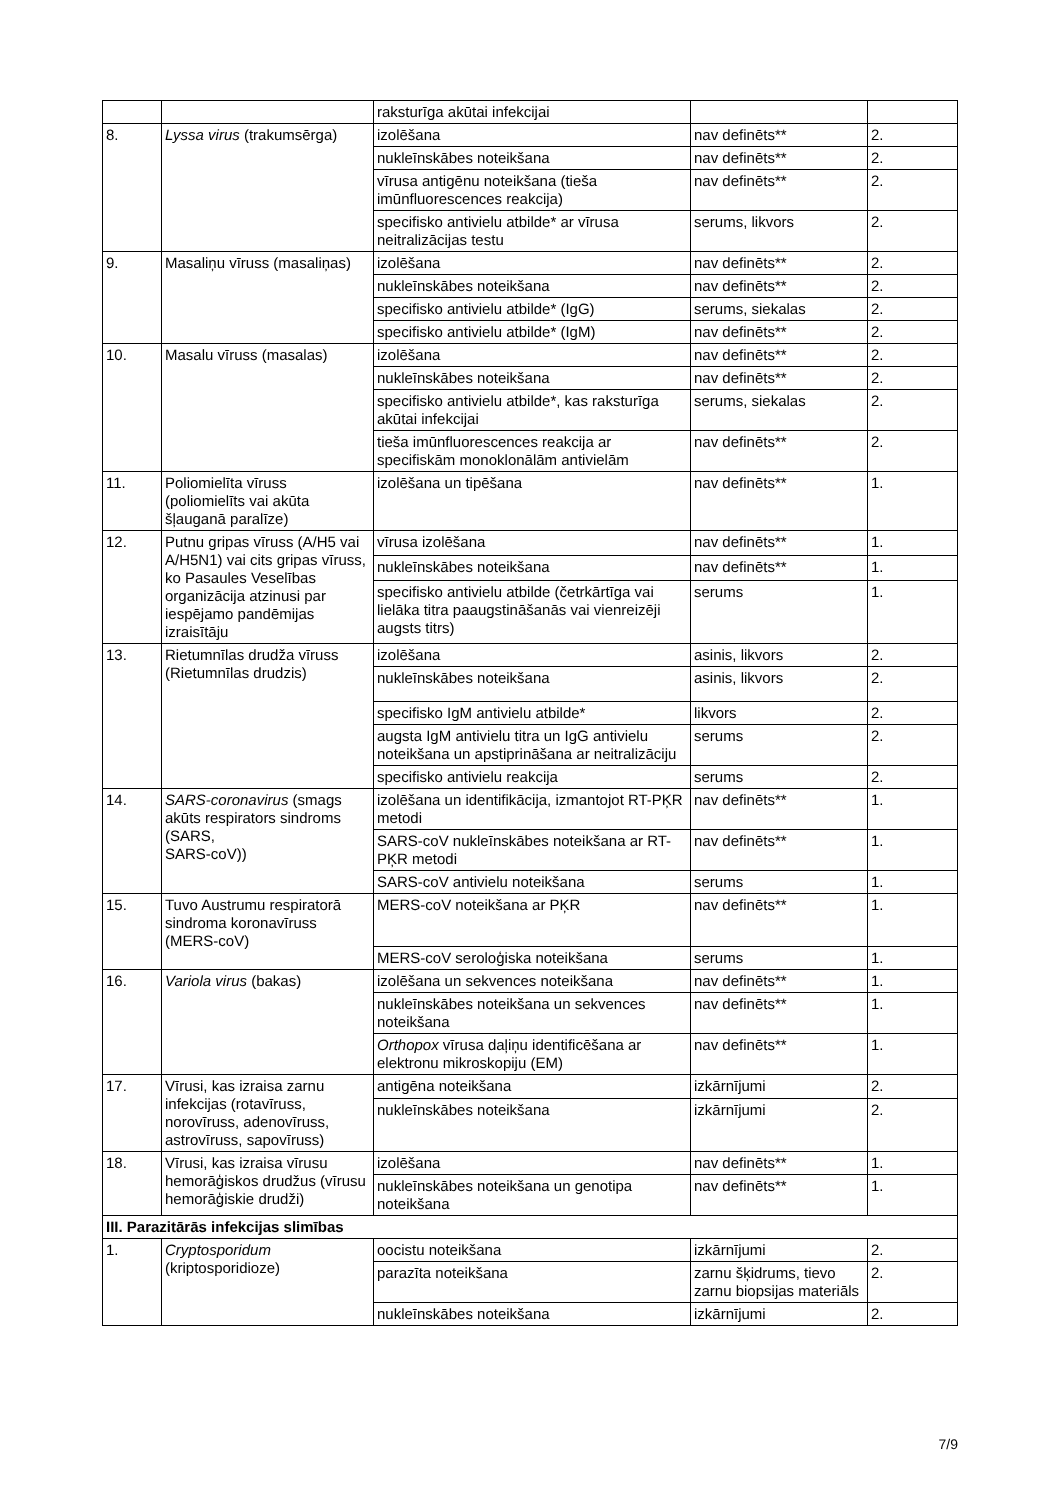| | | raksturīga akūtai infekcijai | | |
| 8. | Lyssa virus (trakumsērga) | izolēšana | nav definēts** | 2. |
| | | nukleīnskābes noteikšana | nav definēts** | 2. |
| | | vīrusa antigēnu noteikšana (tieša imūnfluorescences reakcija) | nav definēts** | 2. |
| | | specifisko antivielu atbilde* ar vīrusa neitralizācijas testu | serums, likvors | 2. |
| 9. | Masaliņu vīruss (masaliņas) | izolēšana | nav definēts** | 2. |
| | | nukleīnskābes noteikšana | nav definēts** | 2. |
| | | specifisko antivielu atbilde* (IgG) | serums, siekalas | 2. |
| | | specifisko antivielu atbilde* (IgM) | nav definēts** | 2. |
| 10. | Masalu vīruss (masalas) | izolēšana | nav definēts** | 2. |
| | | nukleīnskābes noteikšana | nav definēts** | 2. |
| | | specifisko antivielu atbilde*, kas raksturīga akūtai infekcijai | serums, siekalas | 2. |
| | | tieša imūnfluorescences reakcija ar specifiskām monoklonālām antivielām | nav definēts** | 2. |
| 11. | Poliomielīta vīruss (poliomielīts vai akūta šļauganā paralīze) | izolēšana un tipēšana | nav definēts** | 1. |
| 12. | Putnu gripas vīruss (A/H5 vai A/H5N1) vai cits gripas vīruss, ko Pasaules Veselības organizācija atzinusi par iespējamo pandēmijas izraisītāju | vīrusa izolēšana | nav definēts** | 1. |
| | | nukleīnskābes noteikšana | nav definēts** | 1. |
| | | specifisko antivielu atbilde (četrkārtīga vai lielāka titra paaugstināšanās vai vienreizēji augsts titrs) | serums | 1. |
| 13. | Rietumnīlas drudža vīruss (Rietumnīlas drudzis) | izolēšana | asinis, likvors | 2. |
| | | nukleīnskābes noteikšana | asinis, likvors | 2. |
| | | specifisko IgM antivielu atbilde* | likvors | 2. |
| | | augsta IgM antivielu titra un IgG antivielu noteikšana un apstiprināšana ar neitralizāciju | serums | 2. |
| | | specifisko antivielu reakcija | serums | 2. |
| 14. | SARS-coronavirus (smags akūts respirators sindroms (SARS, SARS-coV)) | izolēšana un identifikācija, izmantojot RT-PĶR metodi | nav definēts** | 1. |
| | | SARS-coV nukleīnskābes noteikšana ar RT-PĶR metodi | nav definēts** | 1. |
| | | SARS-coV antivielu noteikšana | serums | 1. |
| 15. | Tuvo Austrumu respiratorā sindroma koronavīruss (MERS-coV) | MERS-coV noteikšana ar PĶR | nav definēts** | 1. |
| | | MERS-coV seroloģiska noteikšana | serums | 1. |
| 16. | Variola virus (bakas) | izolēšana un sekvences noteikšana | nav definēts** | 1. |
| | | nukleīnskābes noteikšana un sekvences noteikšana | nav definēts** | 1. |
| | | Orthopox vīrusa daļiņu identificēšana ar elektronu mikroskopiju (EM) | nav definēts** | 1. |
| 17. | Vīrusi, kas izraisa zarnu infekcijas (rotavīruss, norovīruss, adenovīruss, astrovīruss, sapovīruss) | antigēna noteikšana | izkārnījumi | 2. |
| | | nukleīnskābes noteikšana | izkārnījumi | 2. |
| 18. | Vīrusi, kas izraisa vīrusu hemorāģiskos drudžus (vīrusu hemorāģiskie drudži) | izolēšana | nav definēts** | 1. |
| | | nukleīnskābes noteikšana un genotipa noteikšana | nav definēts** | 1. |
| III. Parazitārās infekcijas slimības | | | | |
| 1. | Cryptosporidum (kriptosporidioze) | oocistu noteikšana | izkārnījumi | 2. |
| | | parazīta noteikšana | zarnu šķidrums, tievo zarnu biopsijas materiāls | 2. |
| | | nukleīnskābes noteikšana | izkārnījumi | 2. |
7/9